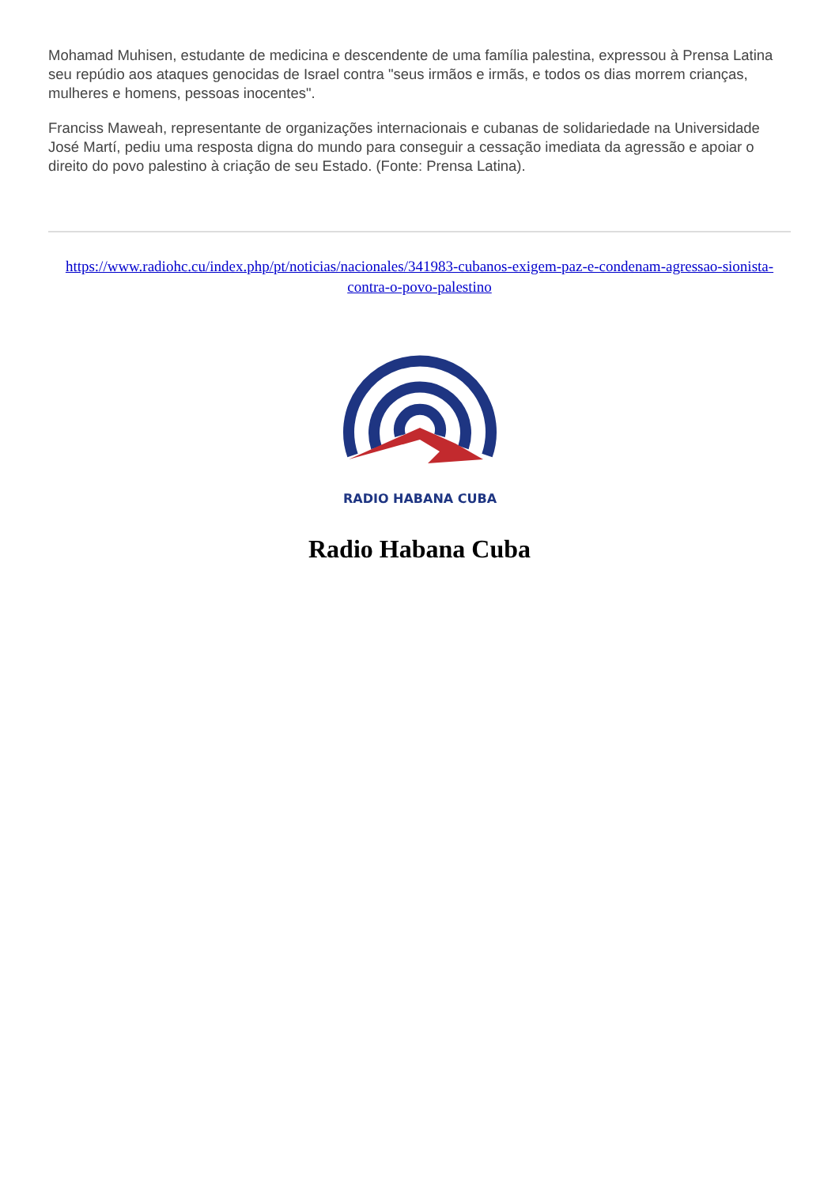Mohamad Muhisen, estudante de medicina e descendente de uma família palestina, expressou à Prensa Latina seu repúdio aos ataques genocidas de Israel contra "seus irmãos e irmãs, e todos os dias morrem crianças, mulheres e homens, pessoas inocentes".
Franciss Maweah, representante de organizações internacionais e cubanas de solidariedade na Universidade José Martí, pediu uma resposta digna do mundo para conseguir a cessação imediata da agressão e apoiar o direito do povo palestino à criação de seu Estado. (Fonte: Prensa Latina).
https://www.radiohc.cu/index.php/pt/noticias/nacionales/341983-cubanos-exigem-paz-e-condenam-agressao-sionista-contra-o-povo-palestino
RADIO HABANA CUBA
Radio Habana Cuba